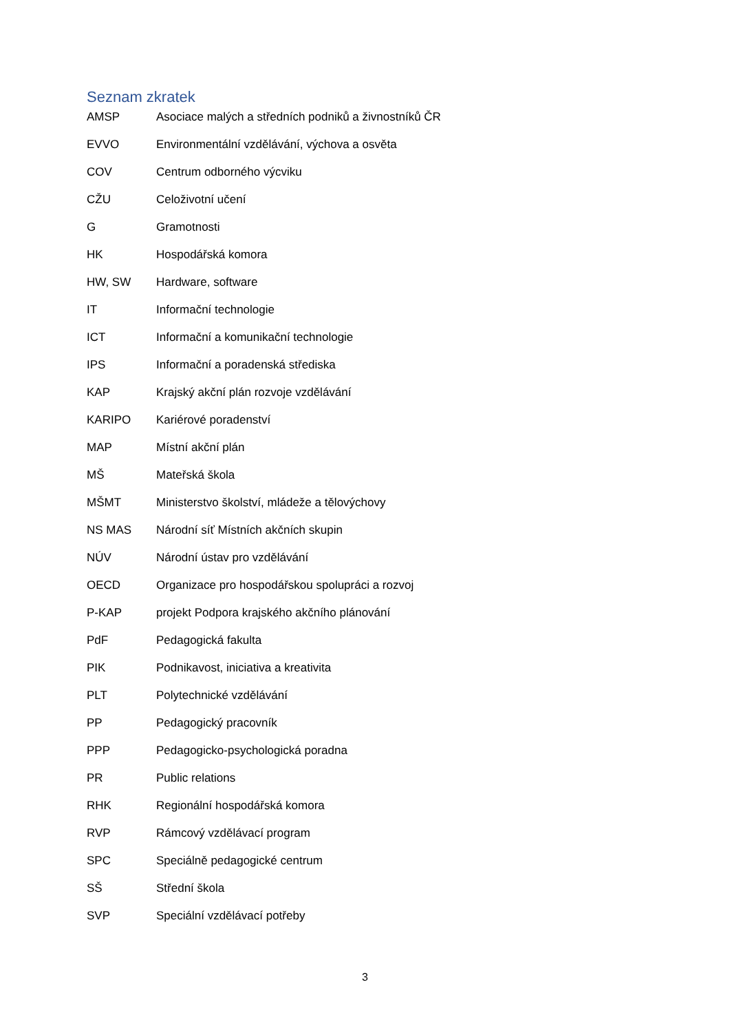Seznam zkratek
| AMSP | Asociace malých a středních podniků a živnostníků ČR |
| EVVO | Environmentální vzdělávání, výchova a osvěta |
| COV | Centrum odborného výcviku |
| CŽU | Celoživotní učení |
| G | Gramotnosti |
| HK | Hospodářská komora |
| HW, SW | Hardware, software |
| IT | Informační technologie |
| ICT | Informační a komunikační technologie |
| IPS | Informační a poradenská střediska |
| KAP | Krajský akční plán rozvoje vzdělávání |
| KARIPO | Kariérové poradenství |
| MAP | Místní akční plán |
| MŠ | Mateřská škola |
| MŠMT | Ministerstvo školství, mládeže a tělovýchovy |
| NS MAS | Národní síť Místních akčních skupin |
| NÚV | Národní ústav pro vzdělávání |
| OECD | Organizace pro hospodářskou spolupráci a rozvoj |
| P-KAP | projekt Podpora krajského akčního plánování |
| PdF | Pedagogická fakulta |
| PIK | Podnikavost, iniciativa a kreativita |
| PLT | Polytechnické vzdělávání |
| PP | Pedagogický pracovník |
| PPP | Pedagogicko-psychologická poradna |
| PR | Public relations |
| RHK | Regionální hospodářská komora |
| RVP | Rámcový vzdělávací program |
| SPC | Speciálně pedagogické centrum |
| SŠ | Střední škola |
| SVP | Speciální vzdělávací potřeby |
3